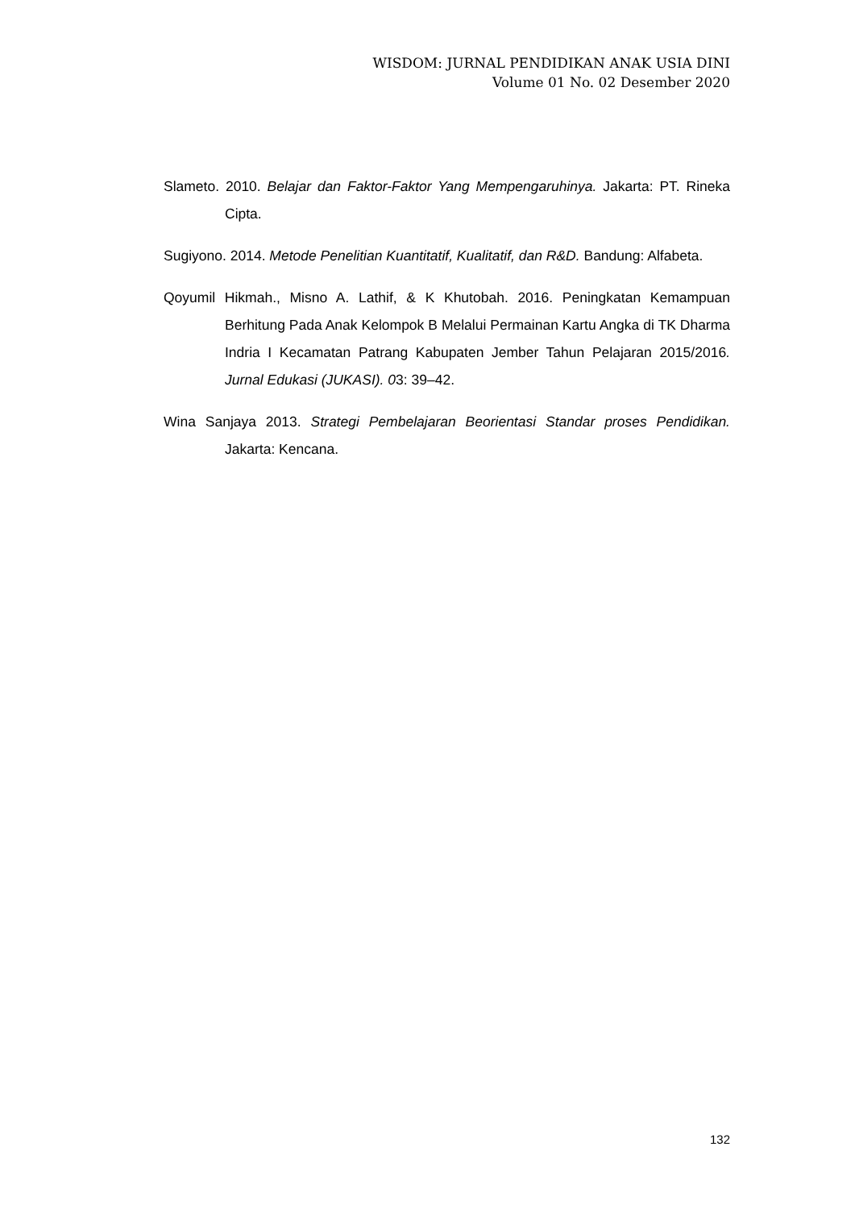WISDOM: JURNAL PENDIDIKAN ANAK USIA DINI
Volume 01 No. 02 Desember 2020
Slameto. 2010. Belajar dan Faktor-Faktor Yang Mempengaruhinya. Jakarta: PT. Rineka Cipta.
Sugiyono. 2014. Metode Penelitian Kuantitatif, Kualitatif, dan R&D. Bandung: Alfabeta.
Qoyumil Hikmah., Misno A. Lathif, & K Khutobah. 2016. Peningkatan Kemampuan Berhitung Pada Anak Kelompok B Melalui Permainan Kartu Angka di TK Dharma Indria I Kecamatan Patrang Kabupaten Jember Tahun Pelajaran 2015/2016. Jurnal Edukasi (JUKASI). 03: 39–42.
Wina Sanjaya 2013. Strategi Pembelajaran Beorientasi Standar proses Pendidikan. Jakarta: Kencana.
132